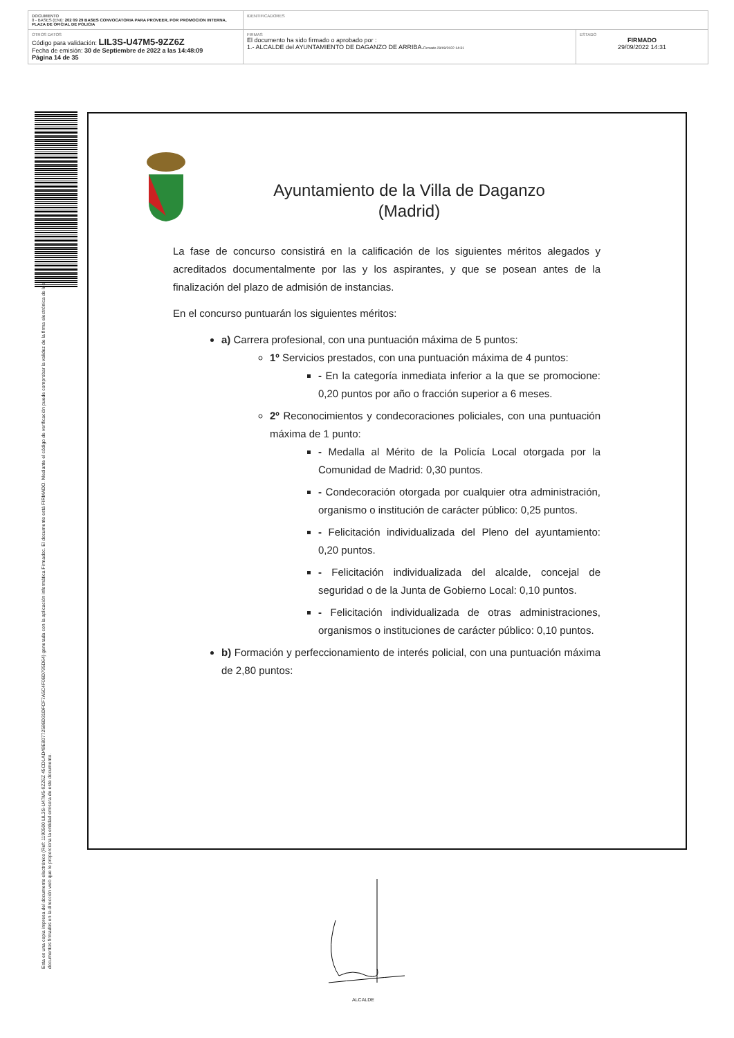| DOCUMENTO 0 - BASES (ENI): 202 09 29 BASES CONVOCATORIA PARA PROVEER, POR PROMOCION INTERNA, PLAZA DE OFICIAL DE POLICIA | IDENTIFICADORES | |
| OTROS DATOS Código para validación: LIL3S-U47M5-9ZZ6Z Fecha de emisión: 30 de Septiembre de 2022 a las 14:48:09 Página 14 de 35 | FIRMAS El documento ha sido firmado o aprobado por : 1.- ALCALDE del AYUNTAMIENTO DE DAGANZO DE ARRIBA. Firmado 29/09/2022 14:31 | ESTADO FIRMADO 29/09/2022 14:31 |
Esta es una copia impresa del documento electrónico (Ref: 1190500 LIL3S-U47M5-9ZZ6Z 45CD1AD49E80772586D31DFCF7A5C4F06D795D64) generada con la aplicación informática Firmadoc. El documento está FIRMADO. Mediante el código de verificación puede comprobar la validez de la firma electrónica de los documentos firmados en la dirección web que le proporciona la entidad emisora de este documento.
Ayuntamiento de la Villa de Daganzo
(Madrid)
La fase de concurso consistirá en la calificación de los siguientes méritos alegados y acreditados documentalmente por las y los aspirantes, y que se posean antes de la finalización del plazo de admisión de instancias.
En el concurso puntuarán los siguientes méritos:
a) Carrera profesional, con una puntuación máxima de 5 puntos:
1º Servicios prestados, con una puntuación máxima de 4 puntos:
- En la categoría inmediata inferior a la que se promocione: 0,20 puntos por año o fracción superior a 6 meses.
2º Reconocimientos y condecoraciones policiales, con una puntuación máxima de 1 punto:
- Medalla al Mérito de la Policía Local otorgada por la Comunidad de Madrid: 0,30 puntos.
- Condecoración otorgada por cualquier otra administración, organismo o institución de carácter público: 0,25 puntos.
- Felicitación individualizada del Pleno del ayuntamiento: 0,20 puntos.
- Felicitación individualizada del alcalde, concejal de seguridad o de la Junta de Gobierno Local: 0,10 puntos.
- Felicitación individualizada de otras administraciones, organismos o instituciones de carácter público: 0,10 puntos.
b) Formación y perfeccionamiento de interés policial, con una puntuación máxima de 2,80 puntos:
ALCALDE